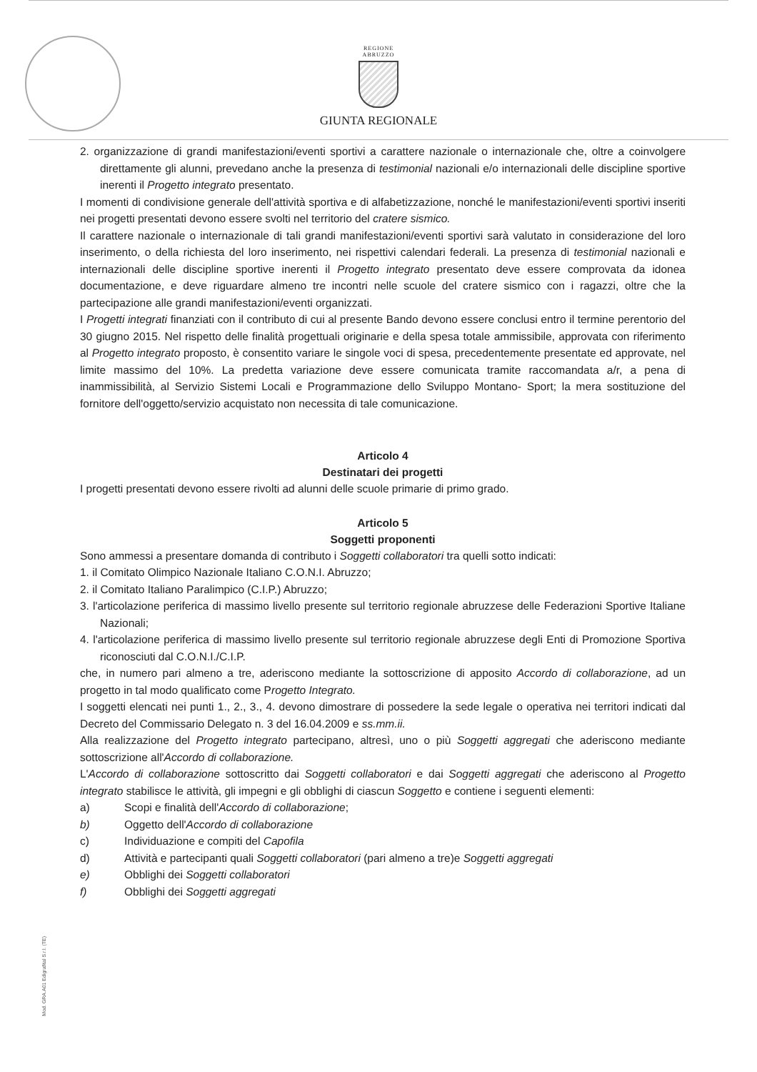REGIONE
ABRUZZO
GIUNTA REGIONALE
2. organizzazione di grandi manifestazioni/eventi sportivi a carattere nazionale o internazionale che, oltre a coinvolgere direttamente gli alunni, prevedano anche la presenza di testimonial nazionali e/o internazionali delle discipline sportive inerenti il Progetto integrato presentato.
I momenti di condivisione generale dell'attività sportiva e di alfabetizzazione, nonché le manifestazioni/eventi sportivi inseriti nei progetti presentati devono essere svolti nel territorio del cratere sismico.
Il carattere nazionale o internazionale di tali grandi manifestazioni/eventi sportivi sarà valutato in considerazione del loro inserimento, o della richiesta del loro inserimento, nei rispettivi calendari federali. La presenza di testimonial nazionali e internazionali delle discipline sportive inerenti il Progetto integrato presentato deve essere comprovata da idonea documentazione, e deve riguardare almeno tre incontri nelle scuole del cratere sismico con i ragazzi, oltre che la partecipazione alle grandi manifestazioni/eventi organizzati.
I Progetti integrati finanziati con il contributo di cui al presente Bando devono essere conclusi entro il termine perentorio del 30 giugno 2015. Nel rispetto delle finalità progettuali originarie e della spesa totale ammissibile, approvata con riferimento al Progetto integrato proposto, è consentito variare le singole voci di spesa, precedentemente presentate ed approvate, nel limite massimo del 10%. La predetta variazione deve essere comunicata tramite raccomandata a/r, a pena di inammissibilità, al Servizio Sistemi Locali e Programmazione dello Sviluppo Montano- Sport; la mera sostituzione del fornitore dell'oggetto/servizio acquistato non necessita di tale comunicazione.
Articolo 4
Destinatari dei progetti
I progetti presentati devono essere rivolti ad alunni delle scuole primarie di primo grado.
Articolo 5
Soggetti proponenti
Sono ammessi a presentare domanda di contributo i Soggetti collaboratori tra quelli sotto indicati:
1. il Comitato Olimpico Nazionale Italiano C.O.N.I. Abruzzo;
2. il Comitato Italiano Paralimpico (C.I.P.) Abruzzo;
3. l'articolazione periferica di massimo livello presente sul territorio regionale abruzzese delle Federazioni Sportive Italiane Nazionali;
4. l'articolazione periferica di massimo livello presente sul territorio regionale abruzzese degli Enti di Promozione Sportiva riconosciuti dal C.O.N.I./C.I.P.
che, in numero pari almeno a tre, aderiscono mediante la sottoscrizione di apposito Accordo di collaborazione, ad un progetto in tal modo qualificato come Progetto Integrato.
I soggetti elencati nei punti 1., 2., 3., 4. devono dimostrare di possedere la sede legale o operativa nei territori indicati dal Decreto del Commissario Delegato n. 3 del 16.04.2009 e ss.mm.ii.
Alla realizzazione del Progetto integrato partecipano, altresì, uno o più Soggetti aggregati che aderiscono mediante sottoscrizione all'Accordo di collaborazione.
L'Accordo di collaborazione sottoscritto dai Soggetti collaboratori e dai Soggetti aggregati che aderiscono al Progetto integrato stabilisce le attività, gli impegni e gli obblighi di ciascun Soggetto e contiene i seguenti elementi:
a) Scopi e finalità dell'Accordo di collaborazione;
b) Oggetto dell'Accordo di collaborazione
c) Individuazione e compiti del Capofila
d) Attività e partecipanti quali Soggetti collaboratori (pari almeno a tre)e Soggetti aggregati
e) Obblighi dei Soggetti collaboratori
f) Obblighi dei Soggetti aggregati
Mod. GRA.A01 Edigrafital S.r.l. (TE)